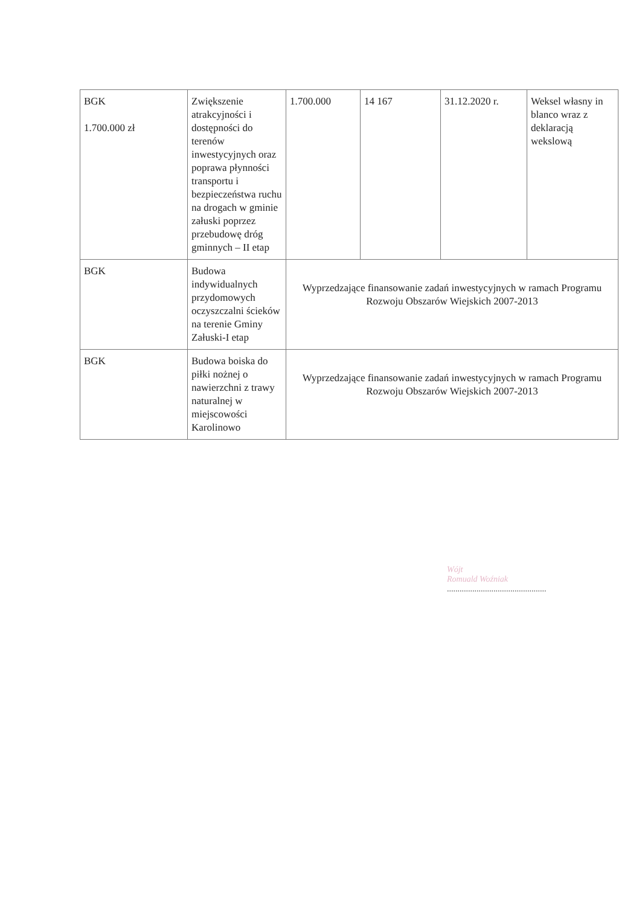| BGK 1.700.000 zł | Zwiększenie atrakcyjności i dostępności do terenów inwestycyjnych oraz poprawa płynności transportu i bezpieczeństwa ruchu na drogach w gminie załuski poprzez przebudowę dróg gminnych – II etap | 1.700.000 | 14 167 | 31.12.2020 r. | Weksel własny in blanco wraz z deklaracją wekslową |
| BGK | Budowa indywidualnych przydomowych oczyszczalni ścieków na terenie Gminy Załuski-I etap | Wyprzedzające finansowanie zadań inwestycyjnych w ramach Programu Rozwoju Obszarów Wiejskich 2007-2013 | | | |
| BGK | Budowa boiska do piłki nożnej o nawierzchni z trawy naturalnej w miejscowości Karolinowo | Wyprzedzające finansowanie zadań inwestycyjnych w ramach Programu Rozwoju Obszarów Wiejskich 2007-2013 | | | |
Wójt
Romuald Woźniak
...............................................